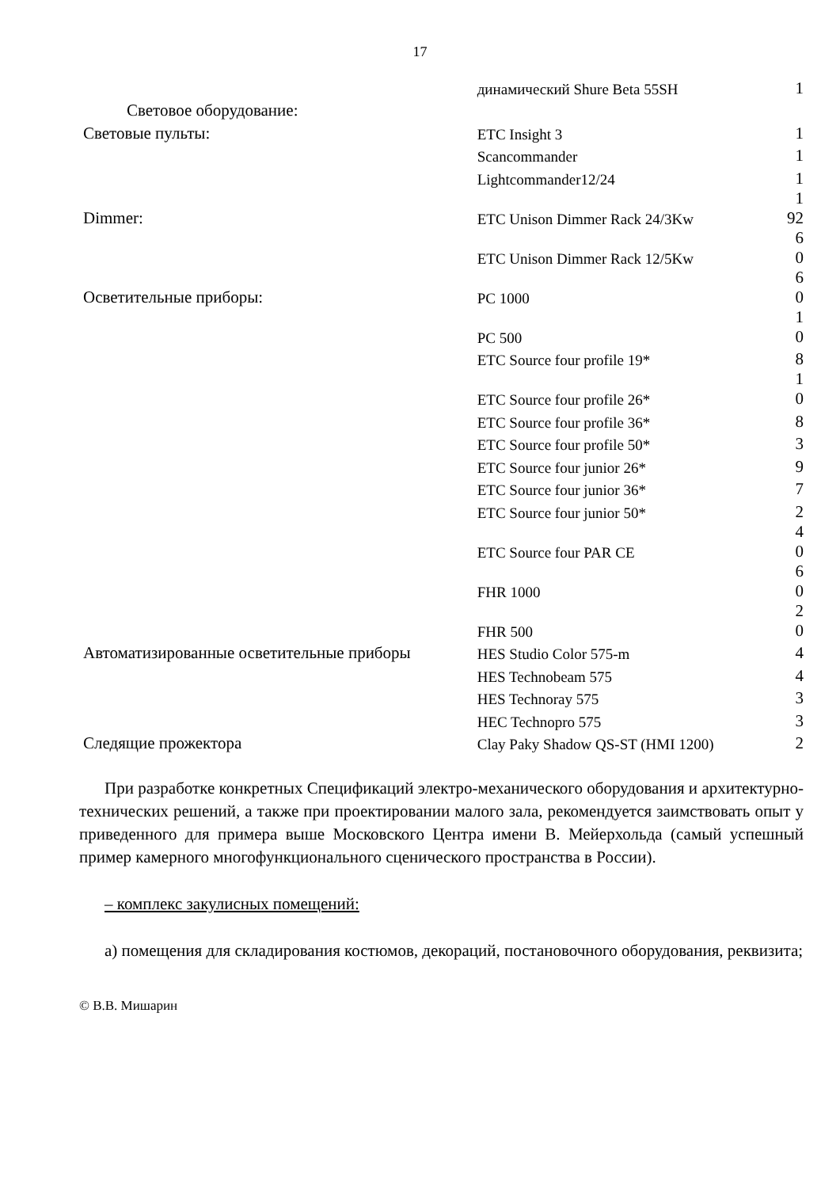17
| | динамический Shure Beta 55SH | 1 |
| Световое оборудование: | | |
| Световые пульты: | ETC Insight 3 | 1 |
| | Scancommander | 1 |
| | Lightcommander12/24 | 1 |
| Dimmer: | ETC Unison Dimmer Rack 24/3Kw | 1 92 |
| | ETC Unison Dimmer Rack 12/5Kw | 6 0 |
| Осветительные приборы: | PC 1000 | 6 0 |
| | PC 500 | 1 0 |
| | ETC Source four profile 19* | 8 |
| | ETC Source four profile 26* | 1 0 |
| | ETC Source four profile 36* | 8 |
| | ETC Source four profile 50* | 3 |
| | ETC Source four junior 26* | 9 |
| | ETC Source four junior 36* | 7 |
| | ETC Source four junior 50* | 2 |
| | ETC Source four PAR CE | 4 0 |
| | FHR 1000 | 6 0 |
| | FHR 500 | 2 0 |
| Автоматизированные осветительные приборы | HES Studio Color 575-m | 4 |
| | HES Technobeam 575 | 4 |
| | HES Technoray 575 | 3 |
| | HEC Technopro 575 | 3 |
| Следящие прожектора | Clay Paky Shadow QS-ST (HMI 1200) | 2 |
При разработке конкретных Спецификаций электро-механического оборудования и архитектурно-технических решений, а также при проектировании малого зала, рекомендуется заимствовать опыт у приведенного для примера выше Московского Центра имени В. Мейерхольда (самый успешный пример камерного многофункционального сценического пространства в России).
– комплекс закулисных помещений:
а) помещения для складирования костюмов, декораций, постановочного оборудования, реквизита;
© В.В. Мишарин